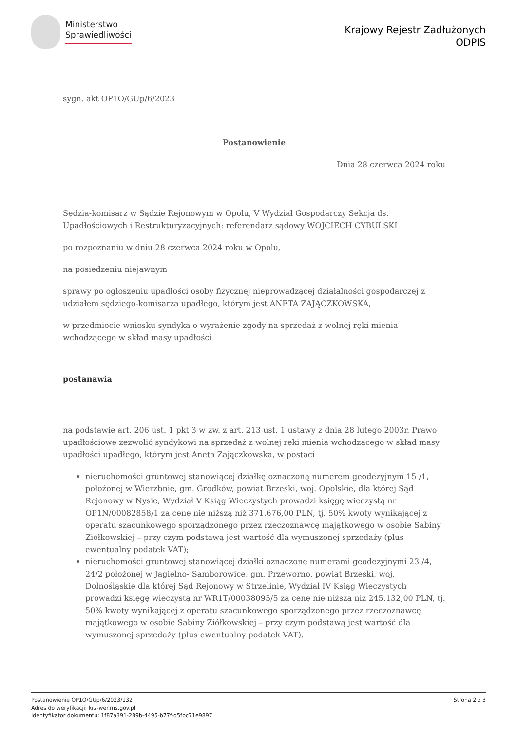Ministerstwo
Sprawiedliwości
Krajowy Rejestr Zadłużonych
ODPIS
sygn. akt OP1O/GUp/6/2023
Postanowienie
Dnia 28 czerwca 2024 roku
Sędzia-komisarz w Sądzie Rejonowym w Opolu, V Wydział Gospodarczy Sekcja ds. Upadłościowych i Restrukturyzacyjnych: referendarz sądowy WOJCIECH CYBULSKI
po rozpoznaniu w dniu 28 czerwca 2024 roku w Opolu,
na posiedzeniu niejawnym
sprawy po ogłoszeniu upadłości osoby fizycznej nieprowadzącej działalności gospodarczej z udziałem sędziego-komisarza upadłego, którym jest ANETA ZAJĄCZKOWSKA,
w przedmiocie wniosku syndyka o wyrażenie zgody na sprzedaż z wolnej ręki mienia wchodzącego w skład masy upadłości
postanawia
na podstawie art. 206 ust. 1 pkt 3 w zw. z art. 213 ust. 1 ustawy z dnia 28 lutego 2003r. Prawo upadłościowe zezwolić syndykowi na sprzedaż z wolnej ręki mienia wchodzącego w skład masy upadłości upadłego, którym jest Aneta Zajączkowska, w postaci
nieruchomości gruntowej stanowiącej działkę oznaczoną numerem geodezyjnym 15 /1, położonej w Wierzbnie, gm. Grodków, powiat Brzeski, woj. Opolskie, dla której Sąd Rejonowy w Nysie, Wydział V Ksiąg Wieczystych prowadzi księgę wieczystą nr OP1N/00082858/1 za cenę nie niższą niż 371.676,00 PLN, tj. 50% kwoty wynikającej z operatu szacunkowego sporządzonego przez rzeczoznawcę majątkowego w osobie Sabiny Ziółkowskiej – przy czym podstawą jest wartość dla wymuszonej sprzedaży (plus ewentualny podatek VAT);
nieruchomości gruntowej stanowiącej działki oznaczone numerami geodezyjnymi 23 /4, 24/2 położonej w Jagielno- Samborowice, gm. Przeworno, powiat Brzeski, woj. Dolnośląskie dla której Sąd Rejonowy w Strzelinie, Wydział IV Ksiąg Wieczystych prowadzi księgę wieczystą nr WR1T/00038095/5 za cenę nie niższą niż 245.132,00 PLN, tj. 50% kwoty wynikającej z operatu szacunkowego sporządzonego przez rzeczoznawcę majątkowego w osobie Sabiny Ziółkowskiej – przy czym podstawą jest wartość dla wymuszonej sprzedaży (plus ewentualny podatek VAT).
Postanowienie OP1O/GUp/6/2023/132
Adres do weryfikacji: krz-wer.ms.gov.pl
Identyfikator dokumentu: 1f87a391-289b-4495-b77f-d5fbc71e9897
Strona 2 z 3